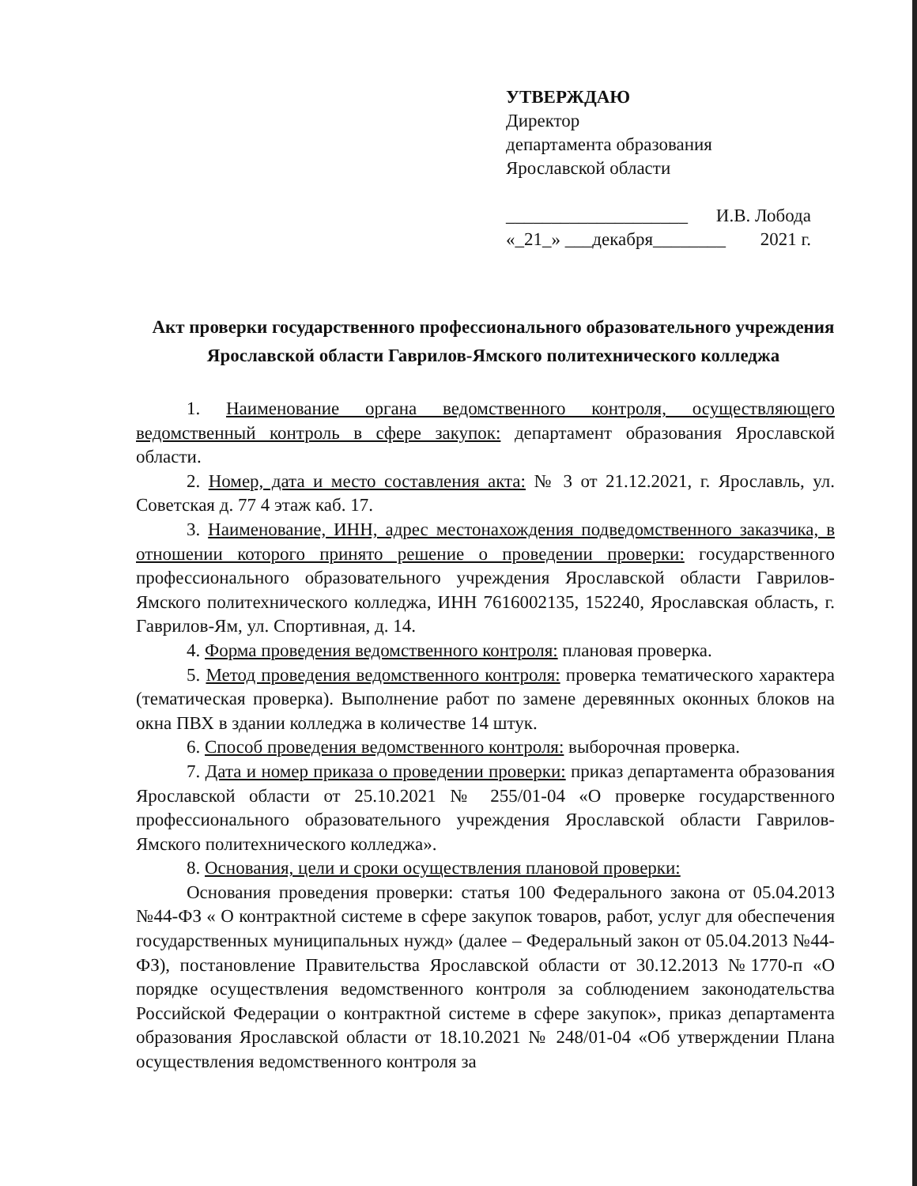УТВЕРЖДАЮ
Директор
департамента образования
Ярославской области
____________________ И.В. Лобода
«_21_» ___декабря________ 2021 г.
Акт проверки государственного профессионального образовательного учреждения Ярославской области Гаврилов-Ямского политехнического колледжа
1. Наименование органа ведомственного контроля, осуществляющего ведомственный контроль в сфере закупок: департамент образования Ярославской области.
2. Номер, дата и место составления акта: № 3 от 21.12.2021, г. Ярославль, ул. Советская д. 77 4 этаж каб. 17.
3. Наименование, ИНН, адрес местонахождения подведомственного заказчика, в отношении которого принято решение о проведении проверки: государственного профессионального образовательного учреждения Ярославской области Гаврилов-Ямского политехнического колледжа, ИНН 7616002135, 152240, Ярославская область, г. Гаврилов-Ям, ул. Спортивная, д. 14.
4. Форма проведения ведомственного контроля: плановая проверка.
5. Метод проведения ведомственного контроля: проверка тематического характера (тематическая проверка). Выполнение работ по замене деревянных оконных блоков на окна ПВХ в здании колледжа в количестве 14 штук.
6. Способ проведения ведомственного контроля: выборочная проверка.
7. Дата и номер приказа о проведении проверки: приказ департамента образования Ярославской области от 25.10.2021 № 255/01-04 «О проверке государственного профессионального образовательного учреждения Ярославской области Гаврилов-Ямского политехнического колледжа».
8. Основания, цели и сроки осуществления плановой проверки:
Основания проведения проверки: статья 100 Федерального закона от 05.04.2013 №44-ФЗ « О контрактной системе в сфере закупок товаров, работ, услуг для обеспечения государственных муниципальных нужд» (далее – Федеральный закон от 05.04.2013 №44-ФЗ), постановление Правительства Ярославской области от 30.12.2013 №1770-п «О порядке осуществления ведомственного контроля за соблюдением законодательства Российской Федерации о контрактной системе в сфере закупок», приказ департамента образования Ярославской области от 18.10.2021 № 248/01-04 «Об утверждении Плана осуществления ведомственного контроля за